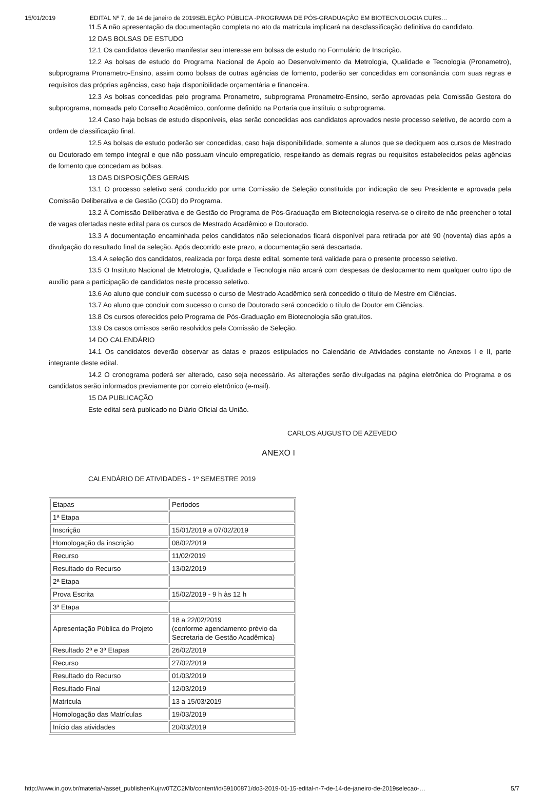15/01/2019 EDITAL Nº 7, de 14 de janeiro de 2019SELEÇÃO PÚBLICA -PROGRAMA DE PÓS-GRADUAÇÃO EM BIOTECNOLOGIA CURS…
11.5 A não apresentação da documentação completa no ato da matrícula implicará na desclassificação definitiva do candidato.
12 DAS BOLSAS DE ESTUDO
12.1 Os candidatos deverão manifestar seu interesse em bolsas de estudo no Formulário de Inscrição.
12.2 As bolsas de estudo do Programa Nacional de Apoio ao Desenvolvimento da Metrologia, Qualidade e Tecnologia (Pronametro), subprograma Pronametro-Ensino, assim como bolsas de outras agências de fomento, poderão ser concedidas em consonância com suas regras e requisitos das próprias agências, caso haja disponibilidade orçamentária e financeira.
12.3 As bolsas concedidas pelo programa Pronametro, subprograma Pronametro-Ensino, serão aprovadas pela Comissão Gestora do subprograma, nomeada pelo Conselho Acadêmico, conforme definido na Portaria que instituiu o subprograma.
12.4 Caso haja bolsas de estudo disponíveis, elas serão concedidas aos candidatos aprovados neste processo seletivo, de acordo com a ordem de classificação final.
12.5 As bolsas de estudo poderão ser concedidas, caso haja disponibilidade, somente a alunos que se dediquem aos cursos de Mestrado ou Doutorado em tempo integral e que não possuam vínculo empregatício, respeitando as demais regras ou requisitos estabelecidos pelas agências de fomento que concedam as bolsas.
13 DAS DISPOSIÇÕES GERAIS
13.1 O processo seletivo será conduzido por uma Comissão de Seleção constituída por indicação de seu Presidente e aprovada pela Comissão Deliberativa e de Gestão (CGD) do Programa.
13.2 À Comissão Deliberativa e de Gestão do Programa de Pós-Graduação em Biotecnologia reserva-se o direito de não preencher o total de vagas ofertadas neste edital para os cursos de Mestrado Acadêmico e Doutorado.
13.3 A documentação encaminhada pelos candidatos não selecionados ficará disponível para retirada por até 90 (noventa) dias após a divulgação do resultado final da seleção. Após decorrido este prazo, a documentação será descartada.
13.4 A seleção dos candidatos, realizada por força deste edital, somente terá validade para o presente processo seletivo.
13.5 O Instituto Nacional de Metrologia, Qualidade e Tecnologia não arcará com despesas de deslocamento nem qualquer outro tipo de auxílio para a participação de candidatos neste processo seletivo.
13.6 Ao aluno que concluir com sucesso o curso de Mestrado Acadêmico será concedido o título de Mestre em Ciências.
13.7 Ao aluno que concluir com sucesso o curso de Doutorado será concedido o título de Doutor em Ciências.
13.8 Os cursos oferecidos pelo Programa de Pós-Graduação em Biotecnologia são gratuitos.
13.9 Os casos omissos serão resolvidos pela Comissão de Seleção.
14 DO CALENDÁRIO
14.1 Os candidatos deverão observar as datas e prazos estipulados no Calendário de Atividades constante no Anexos I e II, parte integrante deste edital.
14.2 O cronograma poderá ser alterado, caso seja necessário. As alterações serão divulgadas na página eletrônica do Programa e os candidatos serão informados previamente por correio eletrônico (e-mail).
15 DA PUBLICAÇÃO
Este edital será publicado no Diário Oficial da União.
CARLOS AUGUSTO DE AZEVEDO
ANEXO I
CALENDÁRIO DE ATIVIDADES - 1º SEMESTRE 2019
| Etapas | Períodos |
| 1ª Etapa | |
| Inscrição | 15/01/2019 a 07/02/2019 |
| Homologação da inscrição | 08/02/2019 |
| Recurso | 11/02/2019 |
| Resultado do Recurso | 13/02/2019 |
| 2ª Etapa | |
| Prova Escrita | 15/02/2019 - 9 h às 12 h |
| 3ª Etapa | |
| Apresentação Pública do Projeto | 18 a 22/02/2019 (conforme agendamento prévio da Secretaria de Gestão Acadêmica) |
| Resultado 2ª e 3ª Etapas | 26/02/2019 |
| Recurso | 27/02/2019 |
| Resultado do Recurso | 01/03/2019 |
| Resultado Final | 12/03/2019 |
| Matrícula | 13 a 15/03/2019 |
| Homologação das Matrículas | 19/03/2019 |
| Início das atividades | 20/03/2019 |
http://www.in.gov.br/materia/-/asset_publisher/Kujrw0TZC2Mb/content/id/59100871/do3-2019-01-15-edital-n-7-de-14-de-janeiro-de-2019selecao-… 5/7